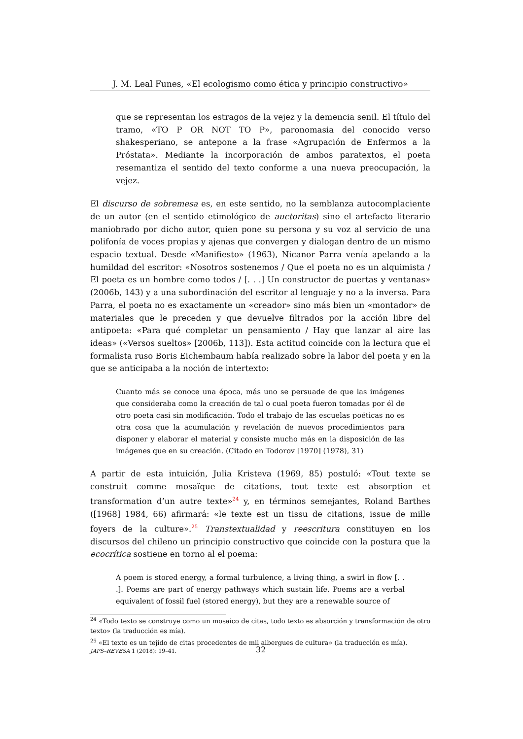J. M. Leal Funes, «El ecologismo como ética y principio constructivo»
que se representan los estragos de la vejez y la demencia senil. El título del tramo, «TO P OR NOT TO P», paronomasia del conocido verso shakesperiano, se antepone a la frase «Agrupación de Enfermos a la Próstata». Mediante la incorporación de ambos paratextos, el poeta resemantiza el sentido del texto conforme a una nueva preocupación, la vejez.
El discurso de sobremesa es, en este sentido, no la semblanza autocomplaciente de un autor (en el sentido etimológico de auctoritas) sino el artefacto literario maniobrado por dicho autor, quien pone su persona y su voz al servicio de una polifonía de voces propias y ajenas que convergen y dialogan dentro de un mismo espacio textual. Desde «Manifiesto» (1963), Nicanor Parra venía apelando a la humildad del escritor: «Nosotros sostenemos / Que el poeta no es un alquimista / El poeta es un hombre como todos / [. . .] Un constructor de puertas y ventanas» (2006b, 143) y a una subordinación del escritor al lenguaje y no a la inversa. Para Parra, el poeta no es exactamente un «creador» sino más bien un «montador» de materiales que le preceden y que devuelve filtrados por la acción libre del antipoeta: «Para qué completar un pensamiento / Hay que lanzar al aire las ideas» («Versos sueltos» [2006b, 113]). Esta actitud coincide con la lectura que el formalista ruso Boris Eichembaum había realizado sobre la labor del poeta y en la que se anticipaba a la noción de intertexto:
Cuanto más se conoce una época, más uno se persuade de que las imágenes que consideraba como la creación de tal o cual poeta fueron tomadas por él de otro poeta casi sin modificación. Todo el trabajo de las escuelas poéticas no es otra cosa que la acumulación y revelación de nuevos procedimientos para disponer y elaborar el material y consiste mucho más en la disposición de las imágenes que en su creación. (Citado en Todorov [1970] (1978), 31)
A partir de esta intuición, Julia Kristeva (1969, 85) postuló: «Tout texte se construit comme mosaïque de citations, tout texte est absorption et transformation d’un autre texte»<sup>24</sup> y, en términos semejantes, Roland Barthes ([1968] 1984, 66) afirmará: «le texte est un tissu de citations, issue de mille foyers de la culture».<sup>25</sup> Transtextualidad y reescritura constituyen en los discursos del chileno un principio constructivo que coincide con la postura que la ecocrítica sostiene en torno al el poema:
A poem is stored energy, a formal turbulence, a living thing, a swirl in flow [. . .]. Poems are part of energy pathways which sustain life. Poems are a verbal equivalent of fossil fuel (stored energy), but they are a renewable source of
<sup>24</sup> «Todo texto se construye como un mosaico de citas, todo texto es absorción y transformación de otro texto» (la traducción es mía).
<sup>25</sup> «El texto es un tejido de citas procedentes de mil albergues de cultura» (la traducción es mía).
JAPS–REVESA 1 (2018): 19–41. 32